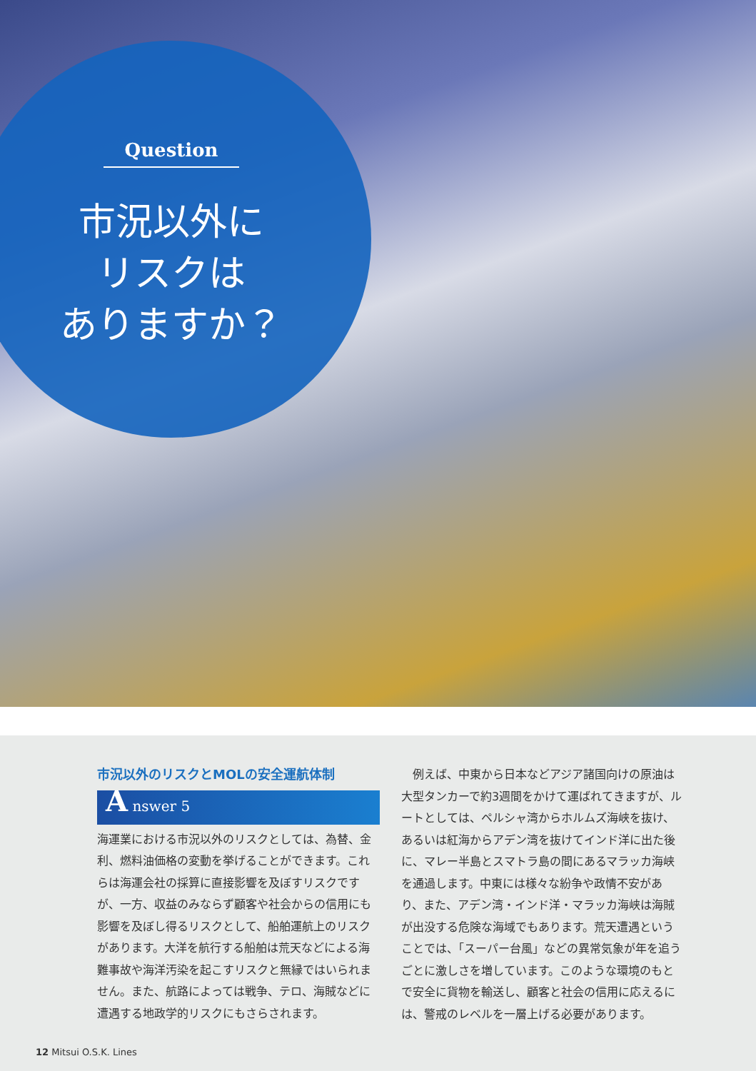Question
市況以外に
リスクは
ありますか？
市況以外のリスクとMOLの安全運航体制
A nswer 5
海運業における市況以外のリスクとしては、為替、金利、燃料油価格の変動を挙げることができます。これらは海運会社の採算に直接影響を及ぼすリスクですが、一方、収益のみならず顧客や社会からの信用にも影響を及ぼし得るリスクとして、船舶運航上のリスクがあります。大洋を航行する船舶は荒天などによる海難事故や海洋汚染を起こすリスクと無縁ではいられません。また、航路によっては戦争、テロ、海賊などに遭遇する地政学的リスクにもさらされます。
　例えば、中東から日本などアジア諸国向けの原油は大型タンカーで約3週間をかけて運ばれてきますが、ルートとしては、ペルシャ湾からホルムズ海峡を抜け、あるいは紅海からアデン湾を抜けてインド洋に出た後に、マレー半島とスマトラ島の間にあるマラッカ海峡を通過します。中東には様々な紛争や政情不安があり、また、アデン湾・インド洋・マラッカ海峡は海賊が出没する危険な海域でもあります。荒天遭遇ということでは、「スーパー台風」などの異常気象が年を追うごとに激しさを増しています。このような環境のもとで安全に貨物を輸送し、顧客と社会の信用に応えるには、警戒のレベルを一層上げる必要があります。
12 Mitsui O.S.K. Lines